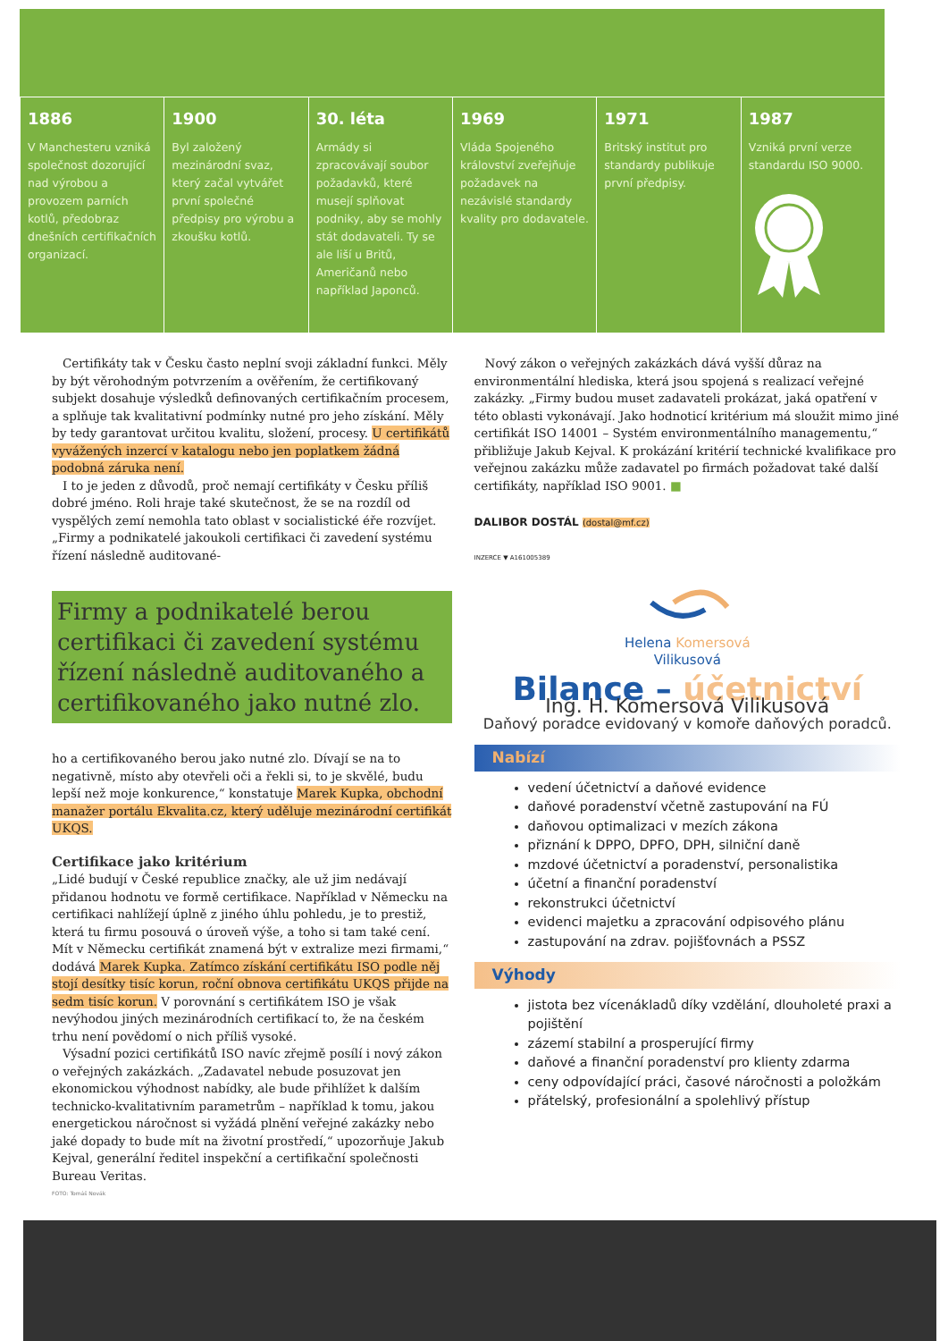1886
V Manchesteru vzniká společnost dozorující nad výrobou a provozem parních kotlů, předobraz dnešních certifikačních organizací.
1900
Byl založený mezinárodní svaz, který začal vytvářet první společné předpisy pro výrobu a zkoušku kotlů.
30. léta
Armády si zpracovávají soubor požadavků, které musejí splňovat podniky, aby se mohly stát dodavateli. Ty se ale liší u Britů, Američanů nebo například Japonců.
1969
Vláda Spojeného království zveřejňuje požadavek na nezávislé standardy kvality pro dodavatele.
1971
Britský institut pro standardy publikuje první předpisy.
1987
Vzniká první verze standardu ISO 9000.
Certifikáty tak v Česku často neplní svoji základní funkci. Měly by být věrohodným potvrzením a ověřením, že certifikovaný subjekt dosahuje výsledků definovaných certifikačním procesem, a splňuje tak kvalitativní podmínky nutné pro jeho získání. Měly by tedy garantovat určitou kvalitu, složení, procesy. U certifikátů vyvážených inzercí v katalogu nebo jen poplatkem žádná podobná záruka není.
I to je jeden z důvodů, proč nemají certifikáty v Česku příliš dobré jméno. Roli hraje také skutečnost, že se na rozdíl od vyspělých zemí nemohla tato oblast v socialistické éře rozvíjet. „Firmy a podnikatelé jakoukoli certifikaci či zavedení systému řízení následně auditované-
Firmy a podnikatelé berou certifikaci či zavedení systému řízení následně auditovaného a certifikovaného jako nutné zlo.
ho a certifikovaného berou jako nutné zlo. Dívají se na to negativně, místo aby otevřeli oči a řekli si, to je skvělé, budu lepší než moje konkurence,“ konstatuje Marek Kupka, obchodní manažer portálu Ekvalita.cz, který uděluje mezinárodní certifikát UKQS.
Certifikace jako kritérium
„Lidé budují v České republice značky, ale už jim nedávají přidanou hodnotu ve formě certifikace. Například v Německu na certifikaci nahlížejí úplně z jiného úhlu pohledu, je to prestiž, která tu firmu posouvá o úroveň výše, a toho si tam také cení. Mít v Německu certifikát znamená být v extralize mezi firmami,“ dodává Marek Kupka. Zatímco získání certifikátu ISO podle něj stojí desítky tisíc korun, roční obnova certifikátu UKQS přijde na sedm tisíc korun. V porovnání s certifikátem ISO je však nevýhodou jiných mezinárodních certifikací to, že na českém trhu není povědomí o nich příliš vysoké.
Výsadní pozici certifikátů ISO navíc zřejmě posílí i nový zákon o veřejných zakázkách. „Zadavatel nebude posuzovat jen ekonomickou výhodnost nabídky, ale bude přihlížet k dalším technicko-kvalitativním parametrům – například k tomu, jakou energetickou náročnost si vyžádá plnění veřejné zakázky nebo jaké dopady to bude mít na životní prostředí,“ upozorňuje Jakub Kejval, generální ředitel inspekční a certifikační společnosti Bureau Veritas.
FOTO: Tomáš Novák
Nový zákon o veřejných zakázkách dává vyšší důraz na environmentální hlediska, která jsou spojená s realizací veřejné zakázky. „Firmy budou muset zadavateli prokázat, jaká opatření v této oblasti vykonávají. Jako hodnoticí kritérium má sloužit mimo jiné certifikát ISO 14001 – Systém environmentálního managementu,“ přibližuje Jakub Kejval. K prokázání kritérií technické kvalifikace pro veřejnou zakázku může zadavatel po firmách požadovat také další certifikáty, například ISO 9001. ■
DALIBOR DOSTÁL (dostal@mf.cz)
INZERCE ▼ A161005389
Helena Komersová
Vilikusová
Bilance – účetnictví
Ing. H. Komersová Vilikusová
Daňový poradce evidovaný v komoře daňových poradců.
Nabízí
vedení účetnictví a daňové evidence
daňové poradenství včetně zastupování na FÚ
daňovou optimalizaci v mezích zákona
přiznání k DPPO, DPFO, DPH, silniční daně
mzdové účetnictví a poradenství, personalistika
účetní a finanční poradenství
rekonstrukci účetnictví
evidenci majetku a zpracování odpisového plánu
zastupování na zdrav. pojišťovnách a PSSZ
Výhody
jistota bez vícenákladů díky vzdělání, dlouholeté praxi a pojištění
zázemí stabilní a prosperující firmy
daňové a finanční poradenství pro klienty zdarma
ceny odpovídající práci, časové náročnosti a položkám
přátelský, profesionální a spolehlivý přístup